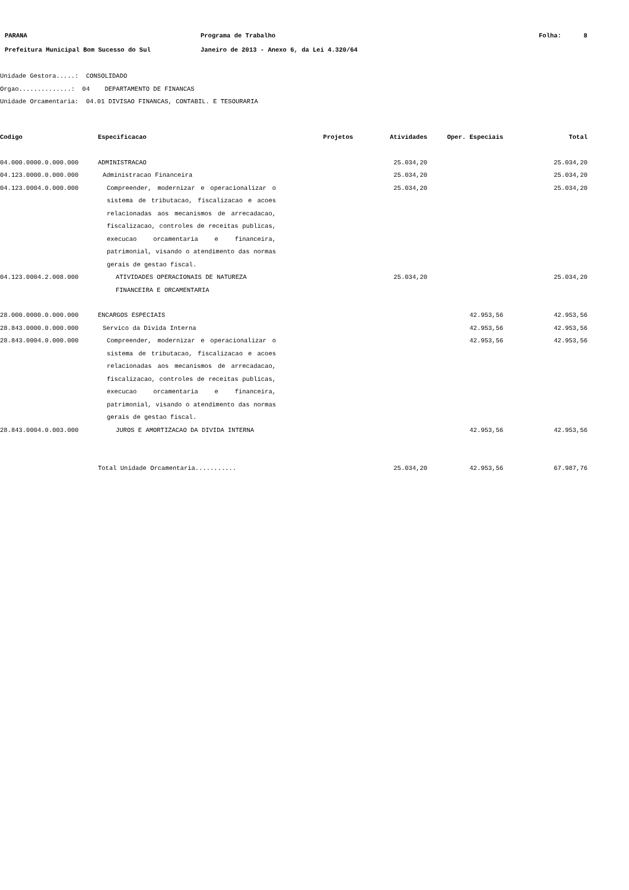PARANA
Prefeitura Municipal Bom Sucesso do Sul
Programa de Trabalho
Janeiro de 2013 - Anexo 6, da Lei 4.320/64
Folha: 8
Unidade Gestora.....: CONSOLIDADO
Orgao..............: 04 DEPARTAMENTO DE FINANCAS
Unidade Orcamentaria: 04.01 DIVISAO FINANCAS, CONTABIL. E TESOURARIA
| Codigo | Especificacao | Projetos | Atividades | Oper. Especiais | Total |
| --- | --- | --- | --- | --- | --- |
| 04.000.0000.0.000.000 | ADMINISTRACAO | | 25.034,20 | | 25.034,20 |
| 04.123.0000.0.000.000 | Administracao Financeira | | 25.034,20 | | 25.034,20 |
| 04.123.0004.0.000.000 | Compreender, modernizar e operacionalizar o sistema de tributacao, fiscalizacao e acoes relacionadas aos mecanismos de arrecadacao, fiscalizacao, controles de receitas publicas, execucao orcamentaria e financeira, patrimonial, visando o atendimento das normas gerais de gestao fiscal. | | 25.034,20 | | 25.034,20 |
| 04.123.0004.2.008.000 | ATIVIDADES OPERACIONAIS DE NATUREZA FINANCEIRA E ORCAMENTARIA | | 25.034,20 | | 25.034,20 |
| 28.000.0000.0.000.000 | ENCARGOS ESPECIAIS | | | 42.953,56 | 42.953,56 |
| 28.843.0000.0.000.000 | Servico da Divida Interna | | | 42.953,56 | 42.953,56 |
| 28.843.0004.0.000.000 | Compreender, modernizar e operacionalizar o sistema de tributacao, fiscalizacao e acoes relacionadas aos mecanismos de arrecadacao, fiscalizacao, controles de receitas publicas, execucao orcamentaria e financeira, patrimonial, visando o atendimento das normas gerais de gestao fiscal. | | | 42.953,56 | 42.953,56 |
| 28.843.0004.0.003.000 | JUROS E AMORTIZACAO DA DIVIDA INTERNA | | | 42.953,56 | 42.953,56 |
| | Total Unidade Orcamentaria........... | | 25.034,20 | 42.953,56 | 67.987,76 |